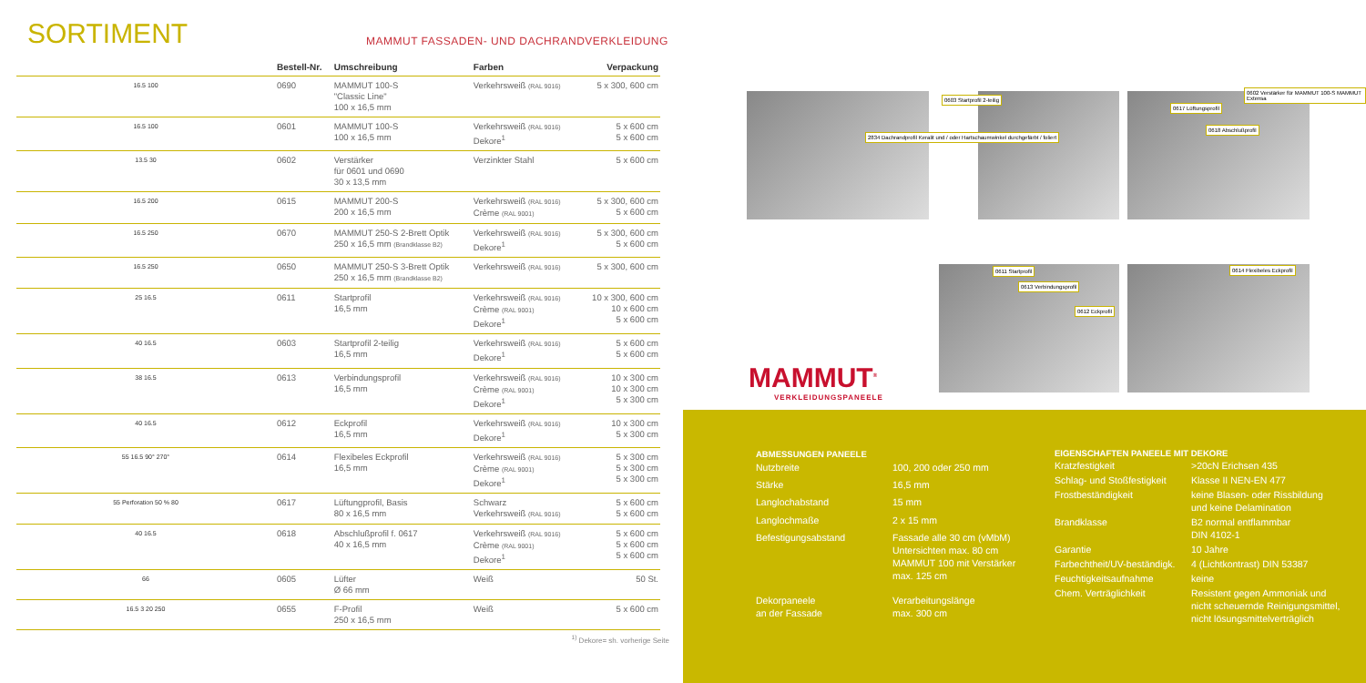SORTIMENT
MAMMUT FASSADEN- UND DACHRANDVERKLEIDUNG
| | Bestell-Nr. | Umschreibung | Farben | Verpackung |
| --- | --- | --- | --- | --- |
| 16.5 100 | 0690 | MAMMUT 100-S "Classic Line" 100 x 16,5 mm | Verkehrsweiß (RAL 9016) | 5 x 300, 600 cm |
| 16.5 100 | 0601 | MAMMUT 100-S 100 x 16,5 mm | Verkehrsweiß (RAL 9016) Dekore<sup>1</sup> | 5 x 600 cm 5 x 600 cm |
| 13.5 30 | 0602 | Verstärker für 0601 und 0690 30 x 13,5 mm | Verzinkter Stahl | 5 x 600 cm |
| 16.5 200 | 0615 | MAMMUT 200-S 200 x 16,5 mm | Verkehrsweiß (RAL 9016) Crème (RAL 9001) | 5 x 300, 600 cm 5 x 600 cm |
| 16.5 250 | 0670 | MAMMUT 250-S 2-Brett Optik 250 x 16,5 mm (Brandklasse B2) | Verkehrsweiß (RAL 9016) Dekore<sup>1</sup> | 5 x 300, 600 cm 5 x 600 cm |
| 16.5 250 | 0650 | MAMMUT 250-S 3-Brett Optik 250 x 16,5 mm (Brandklasse B2) | Verkehrsweiß (RAL 9016) | 5 x 300, 600 cm |
| 25 16.5 | 0611 | Startprofil 16,5 mm | Verkehrsweiß (RAL 9016) Crème (RAL 9001) Dekore<sup>1</sup> | 10 x 300, 600 cm 10 x 600 cm 5 x 600 cm |
| 40 16.5 | 0603 | Startprofil 2-teilig 16,5 mm | Verkehrsweiß (RAL 9016) Dekore<sup>1</sup> | 5 x 600 cm 5 x 600 cm |
| 38 16.5 | 0613 | Verbindungsprofil 16,5 mm | Verkehrsweiß (RAL 9016) Crème (RAL 9001) Dekore<sup>1</sup> | 10 x 300 cm 10 x 300 cm 5 x 300 cm |
| 40 16.5 | 0612 | Eckprofil 16,5 mm | Verkehrsweiß (RAL 9016) Dekore<sup>1</sup> | 10 x 300 cm 5 x 300 cm |
| 55 16.5 90° 270° | 0614 | Flexibeles Eckprofil 16,5 mm | Verkehrsweiß (RAL 9016) Crème (RAL 9001) Dekore<sup>1</sup> | 5 x 300 cm 5 x 300 cm 5 x 300 cm |
| 55 Perforation 50 % 80 | 0617 | Lüftungprofil, Basis 80 x 16,5 mm | Schwarz Verkehrsweiß (RAL 9016) | 5 x 600 cm 5 x 600 cm |
| 40 16.5 | 0618 | Abschlußprofil f. 0617 40 x 16,5 mm | Verkehrsweiß (RAL 9016) Crème (RAL 9001) Dekore<sup>1</sup> | 5 x 600 cm 5 x 600 cm 5 x 600 cm |
| 66 | 0605 | Lüfter Ø 66 mm | Weiß | 50 St. |
| 16.5 3 20 250 | 0655 | F-Profil 250 x 16,5 mm | Weiß | 5 x 600 cm |
<sup>1)</sup> Dekore= sh. vorherige Seite
2834 Dachrandprofil Keralit und / oder Hartschaumwinkel durchgefärbt / foliert
0603 Startprofil 2-teilig
0617 Lüftungsprofil
0602 Verstärker für MAMMUT 100-S MAMMUT Extensa
0618 Abschlußprofil
0611 Startprofil
0613 Verbindungsprofil
0612 Eckprofil
0614 Flexibeles Eckprofil
MAMMUT<sup>®</sup>
VERKLEIDUNGSPANEELE
| ABMESSUNGEN PANEELE | |
| --- | --- |
| Nutzbreite | 100, 200 oder 250 mm |
| Stärke | 16,5 mm |
| Langlochabstand | 15 mm |
| Langlochmaße | 2 x 15 mm |
| Befestigungsabstand | Fassade alle 30 cm (vMbM) Untersichten max. 80 cm MAMMUT 100 mit Verstärker max. 125 cm |
| Dekorpaneele an der Fassade | Verarbeitungslänge max. 300 cm |
| EIGENSCHAFTEN PANEELE MIT DEKORE | |
| --- | --- |
| Kratzfestigkeit | >20cN Erichsen 435 |
| Schlag- und Stoßfestigkeit | Klasse II NEN-EN 477 |
| Frostbeständigkeit | keine Blasen- oder Rissbildung und keine Delamination |
| Brandklasse | B2 normal entflammbar DIN 4102-1 |
| Garantie | 10 Jahre |
| Farbechtheit/UV-beständigk. | 4 (Lichtkontrast) DIN 53387 |
| Feuchtigkeitsaufnahme | keine |
| Chem. Verträglichkeit | Resistent gegen Ammoniak und nicht scheuernde Reinigungsmittel, nicht lösungsmittelverträglich |